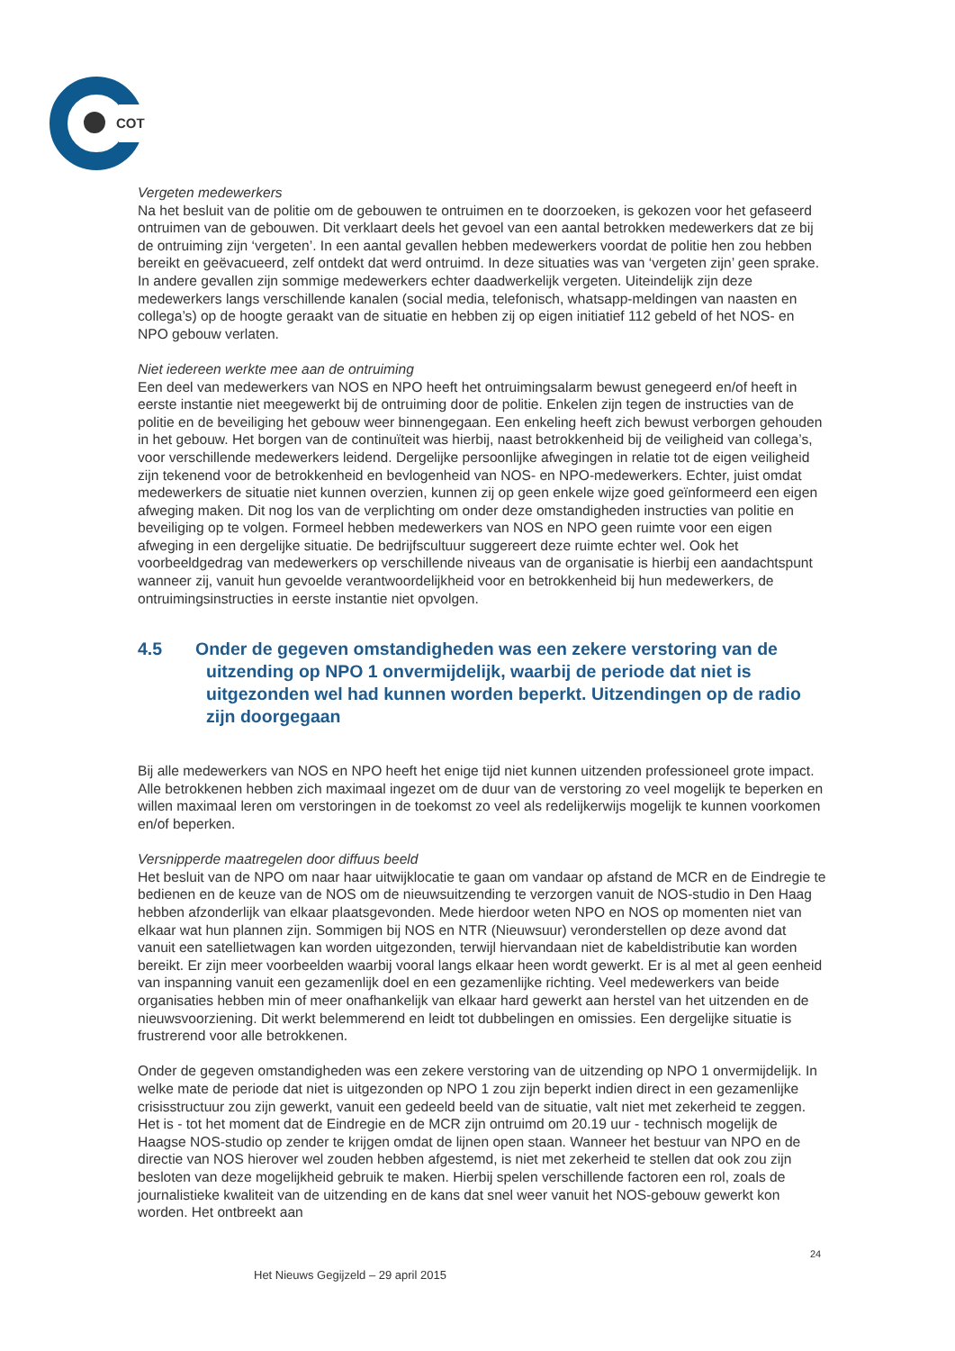COT
Vergeten medewerkers
Na het besluit van de politie om de gebouwen te ontruimen en te doorzoeken, is gekozen voor het gefaseerd ontruimen van de gebouwen. Dit verklaart deels het gevoel van een aantal betrokken medewerkers dat ze bij de ontruiming zijn ‘vergeten’. In een aantal gevallen hebben medewerkers voordat de politie hen zou hebben bereikt en geëvacueerd, zelf ontdekt dat werd ontruimd. In deze situaties was van ‘vergeten zijn’ geen sprake. In andere gevallen zijn sommige medewerkers echter daadwerkelijk vergeten. Uiteindelijk zijn deze medewerkers langs verschillende kanalen (social media, telefonisch, whatsapp-meldingen van naasten en collega’s) op de hoogte geraakt van de situatie en hebben zij op eigen initiatief 112 gebeld of het NOS- en NPO gebouw verlaten.
Niet iedereen werkte mee aan de ontruiming
Een deel van medewerkers van NOS en NPO heeft het ontruimingsalarm bewust genegeerd en/of heeft in eerste instantie niet meegewerkt bij de ontruiming door de politie. Enkelen zijn tegen de instructies van de politie en de beveiliging het gebouw weer binnengegaan. Een enkeling heeft zich bewust verborgen gehouden in het gebouw. Het borgen van de continuïteit was hierbij, naast betrokkenheid bij de veiligheid van collega’s, voor verschillende medewerkers leidend. Dergelijke persoonlijke afwegingen in relatie tot de eigen veiligheid zijn tekenend voor de betrokkenheid en bevlogenheid van NOS- en NPO-medewerkers. Echter, juist omdat medewerkers de situatie niet kunnen overzien, kunnen zij op geen enkele wijze goed geïnformeerd een eigen afweging maken. Dit nog los van de verplichting om onder deze omstandigheden instructies van politie en beveiliging op te volgen. Formeel hebben medewerkers van NOS en NPO geen ruimte voor een eigen afweging in een dergelijke situatie. De bedrijfscultuur suggereert deze ruimte echter wel. Ook het voorbeeldgedrag van medewerkers op verschillende niveaus van de organisatie is hierbij een aandachtspunt wanneer zij, vanuit hun gevoelde verantwoordelijkheid voor en betrokkenheid bij hun medewerkers, de ontruimingsinstructies in eerste instantie niet opvolgen.
4.5 Onder de gegeven omstandigheden was een zekere verstoring van de uitzending op NPO 1 onvermijdelijk, waarbij de periode dat niet is uitgezonden wel had kunnen worden beperkt. Uitzendingen op de radio zijn doorgegaan
Bij alle medewerkers van NOS en NPO heeft het enige tijd niet kunnen uitzenden professioneel grote impact. Alle betrokkenen hebben zich maximaal ingezet om de duur van de verstoring zo veel mogelijk te beperken en willen maximaal leren om verstoringen in de toekomst zo veel als redelijkerwijs mogelijk te kunnen voorkomen en/of beperken.
Versnipperde maatregelen door diffuus beeld
Het besluit van de NPO om naar haar uitwijklocatie te gaan om vandaar op afstand de MCR en de Eindregie te bedienen en de keuze van de NOS om de nieuwsuitzending te verzorgen vanuit de NOS-studio in Den Haag hebben afzonderlijk van elkaar plaatsgevonden. Mede hierdoor weten NPO en NOS op momenten niet van elkaar wat hun plannen zijn. Sommigen bij NOS en NTR (Nieuwsuur) veronderstellen op deze avond dat vanuit een satellietwagen kan worden uitgezonden, terwijl hiervandaan niet de kabeldistributie kan worden bereikt. Er zijn meer voorbeelden waarbij vooral langs elkaar heen wordt gewerkt. Er is al met al geen eenheid van inspanning vanuit een gezamenlijk doel en een gezamenlijke richting. Veel medewerkers van beide organisaties hebben min of meer onafhankelijk van elkaar hard gewerkt aan herstel van het uitzenden en de nieuwsvoorziening. Dit werkt belemmerend en leidt tot dubbelingen en omissies. Een dergelijke situatie is frustrerend voor alle betrokkenen.
Onder de gegeven omstandigheden was een zekere verstoring van de uitzending op NPO 1 onvermijdelijk. In welke mate de periode dat niet is uitgezonden op NPO 1 zou zijn beperkt indien direct in een gezamenlijke crisisstructuur zou zijn gewerkt, vanuit een gedeeld beeld van de situatie, valt niet met zekerheid te zeggen. Het is - tot het moment dat de Eindregie en de MCR zijn ontruimd om 20.19 uur - technisch mogelijk de Haagse NOS-studio op zender te krijgen omdat de lijnen open staan. Wanneer het bestuur van NPO en de directie van NOS hierover wel zouden hebben afgestemd, is niet met zekerheid te stellen dat ook zou zijn besloten van deze mogelijkheid gebruik te maken. Hierbij spelen verschillende factoren een rol, zoals de journalistieke kwaliteit van de uitzending en de kans dat snel weer vanuit het NOS-gebouw gewerkt kon worden. Het ontbreekt aan
24
Het Nieuws Gegijzeld – 29 april 2015